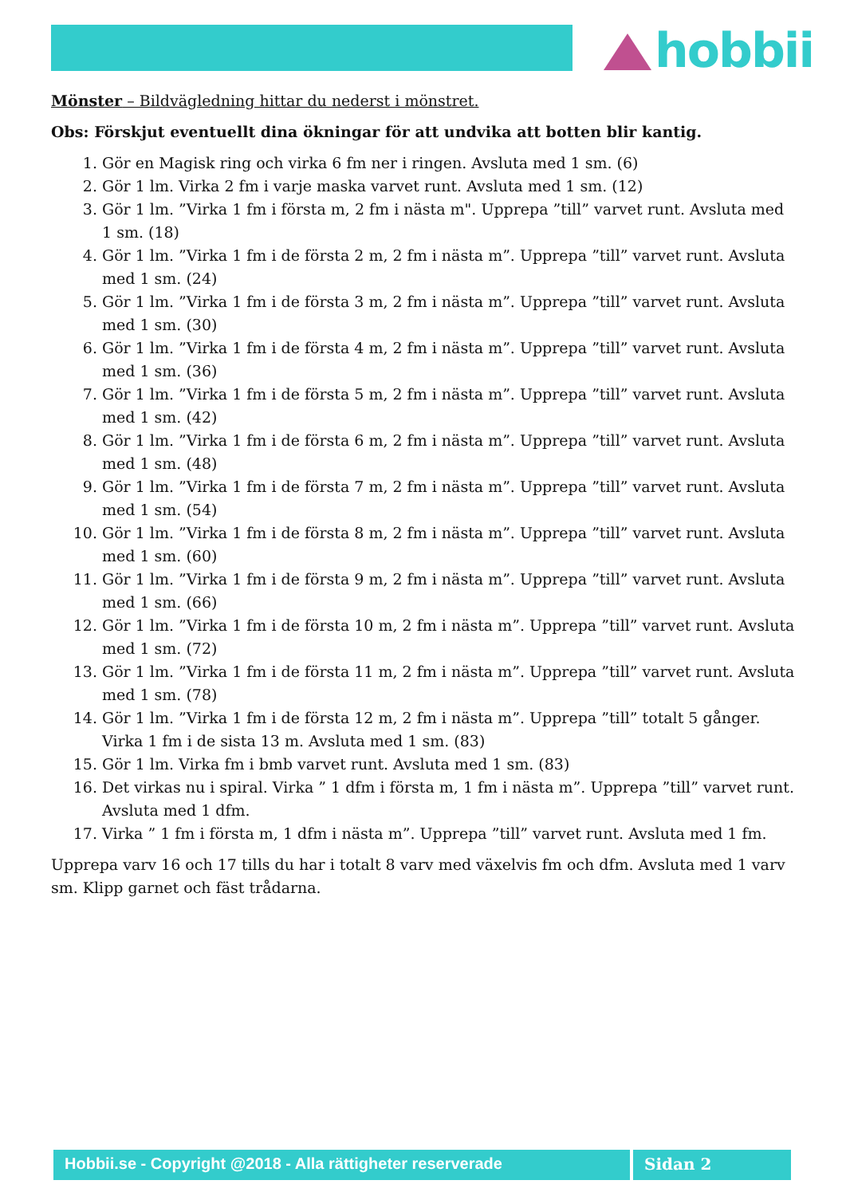hobbii
Mönster – Bildvägledning hittar du nederst i mönstret.
Obs: Förskjut eventuellt dina ökningar för att undvika att botten blir kantig.
1. Gör en Magisk ring och virka 6 fm ner i ringen. Avsluta med 1 sm. (6)
2. Gör 1 lm. Virka 2 fm i varje maska varvet runt. Avsluta med 1 sm. (12)
3. Gör 1 lm. ”Virka 1 fm i första m, 2 fm i nästa m". Upprepa ”till” varvet runt. Avsluta med 1 sm. (18)
4. Gör 1 lm. ”Virka 1 fm i de första 2 m, 2 fm i nästa m”. Upprepa ”till” varvet runt. Avsluta med 1 sm. (24)
5. Gör 1 lm. ”Virka 1 fm i de första 3 m, 2 fm i nästa m”. Upprepa ”till” varvet runt. Avsluta med 1 sm. (30)
6. Gör 1 lm. ”Virka 1 fm i de första 4 m, 2 fm i nästa m”. Upprepa ”till” varvet runt. Avsluta med 1 sm. (36)
7. Gör 1 lm. ”Virka 1 fm i de första 5 m, 2 fm i nästa m”. Upprepa ”till” varvet runt. Avsluta med 1 sm. (42)
8. Gör 1 lm. ”Virka 1 fm i de första 6 m, 2 fm i nästa m”. Upprepa ”till” varvet runt. Avsluta med 1 sm. (48)
9. Gör 1 lm. ”Virka 1 fm i de första 7 m, 2 fm i nästa m”. Upprepa ”till” varvet runt. Avsluta med 1 sm. (54)
10. Gör 1 lm. ”Virka 1 fm i de första 8 m, 2 fm i nästa m”. Upprepa ”till” varvet runt. Avsluta med 1 sm. (60)
11. Gör 1 lm. ”Virka 1 fm i de första 9 m, 2 fm i nästa m”. Upprepa ”till” varvet runt. Avsluta med 1 sm. (66)
12. Gör 1 lm. ”Virka 1 fm i de första 10 m, 2 fm i nästa m”. Upprepa ”till” varvet runt. Avsluta med 1 sm. (72)
13. Gör 1 lm. ”Virka 1 fm i de första 11 m, 2 fm i nästa m”. Upprepa ”till” varvet runt. Avsluta med 1 sm. (78)
14. Gör 1 lm. ”Virka 1 fm i de första 12 m, 2 fm i nästa m”. Upprepa ”till” totalt 5 gånger. Virka 1 fm i de sista 13 m. Avsluta med 1 sm. (83)
15. Gör 1 lm. Virka fm i bmb varvet runt. Avsluta med 1 sm. (83)
16. Det virkas nu i spiral. Virka ” 1 dfm i första m, 1 fm i nästa m”. Upprepa ”till” varvet runt. Avsluta med 1 dfm.
17. Virka ” 1 fm i första m, 1 dfm i nästa m”. Upprepa ”till” varvet runt. Avsluta med 1 fm.
Upprepa varv 16 och 17 tills du har i totalt 8 varv med växelvis fm och dfm. Avsluta med 1 varv sm. Klipp garnet och fäst trådarna.
Hobbii.se - Copyright @2018 - Alla rättigheter reserverade
Sidan 2